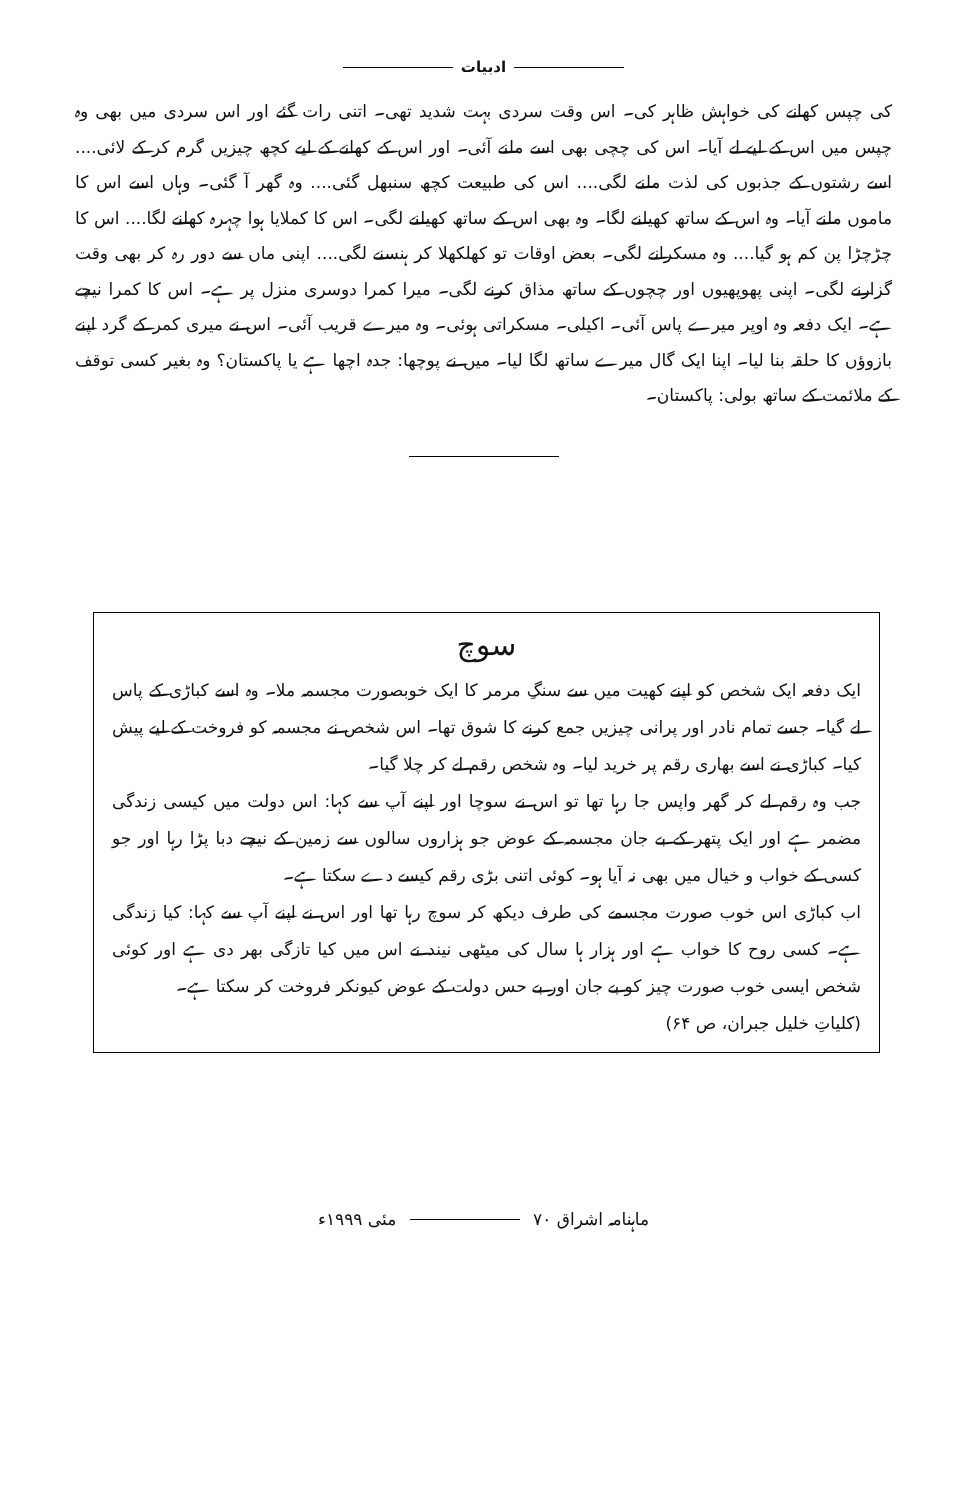ادبیات
کی چپس کھانے کی خواہش ظاہر کی۔ اس وقت سردی بہت شدید تھی۔ اتنی رات گئے اور اس سردی میں بھی وہ چپس میں اس کے لیے لے آیا۔ اس کی چچی بھی اسے ملنے آئی۔ اور اس کے کھانے کے لیے کچھ چیزیں گرم کر کے لائی.... اسے رشتوں کے جذبوں کی لذت ملنے لگی.... اس کی طبیعت کچھ سنبھل گئی.... وہ گھر آ گئی۔ وہاں اسے اس کا ماموں ملنے آیا۔ وہ اس کے ساتھ کھیلنے لگا۔ وہ بھی اس کے ساتھ کھیلنے لگی۔ اس کا کملایا ہوا چہرہ کھلنے لگا.... اس کا چڑچڑا پن کم ہو گیا.... وہ مسکرانے لگی۔ بعض اوقات تو کھلکھلا کر ہنسنے لگی.... اپنی ماں سے دور رہ کر بھی وقت گزارنے لگی۔ اپنی پھوپھیوں اور چچوں کے ساتھ مذاق کرنے لگی۔ میرا کمرا دوسری منزل پر ہے۔ اس کا کمرا نیچے ہے۔ ایک دفعہ وہ اوپر میرے پاس آئی۔ اکیلی۔ مسکراتی ہوئی۔ وہ میرے قریب آئی۔ اس نے میری کمر کے گرد اپنے بازوؤں کا حلقہ بنا لیا۔ اپنا ایک گال میرے ساتھ لگا لیا۔ میں نے پوچھا: جدہ اچھا ہے یا پاکستان؟ وہ بغیر کسی توقف کے ملائمت کے ساتھ بولی: پاکستان۔
سوچ
ایک دفعہ ایک شخص کو اپنے کھیت میں سے سنگِ مرمر کا ایک خوبصورت مجسمہ ملا۔ وہ اسے کباڑی کے پاس لے گیا۔ جسے تمام نادر اور پرانی چیزیں جمع کرنے کا شوق تھا۔ اس شخص نے مجسمہ کو فروخت کے لیے پیش کیا۔ کباڑی نے اسے بھاری رقم پر خرید لیا۔ وہ شخص رقم لے کر چلا گیا۔
جب وہ رقم لے کر گھر واپس جا رہا تھا تو اس نے سوچا اور اپنے آپ سے کہا: اس دولت میں کیسی زندگی مضمر ہے اور ایک پتھر کے بے جان مجسمہ کے عوض جو ہزاروں سالوں سے زمین کے نیچے دبا پڑا رہا اور جو کسی کے خواب و خیال میں بھی نہ آیا ہو۔ کوئی اتنی بڑی رقم کیسے دے سکتا ہے۔
اب کباڑی اس خوب صورت مجسمے کی طرف دیکھ کر سوچ رہا تھا اور اس نے اپنے آپ سے کہا: کیا زندگی ہے۔ کسی روح کا خواب ہے اور ہزار ہا سال کی میٹھی نیند نے اس میں کیا تازگی بھر دی ہے اور کوئی شخص ایسی خوب صورت چیز کو بے جان اور بے حس دولت کے عوض کیونکر فروخت کر سکتا ہے۔
(کلیاتِ خلیل جبران، ص ۶۴)
ماہنامہ اشراق ۷۰ مئی ۱۹۹۹ء